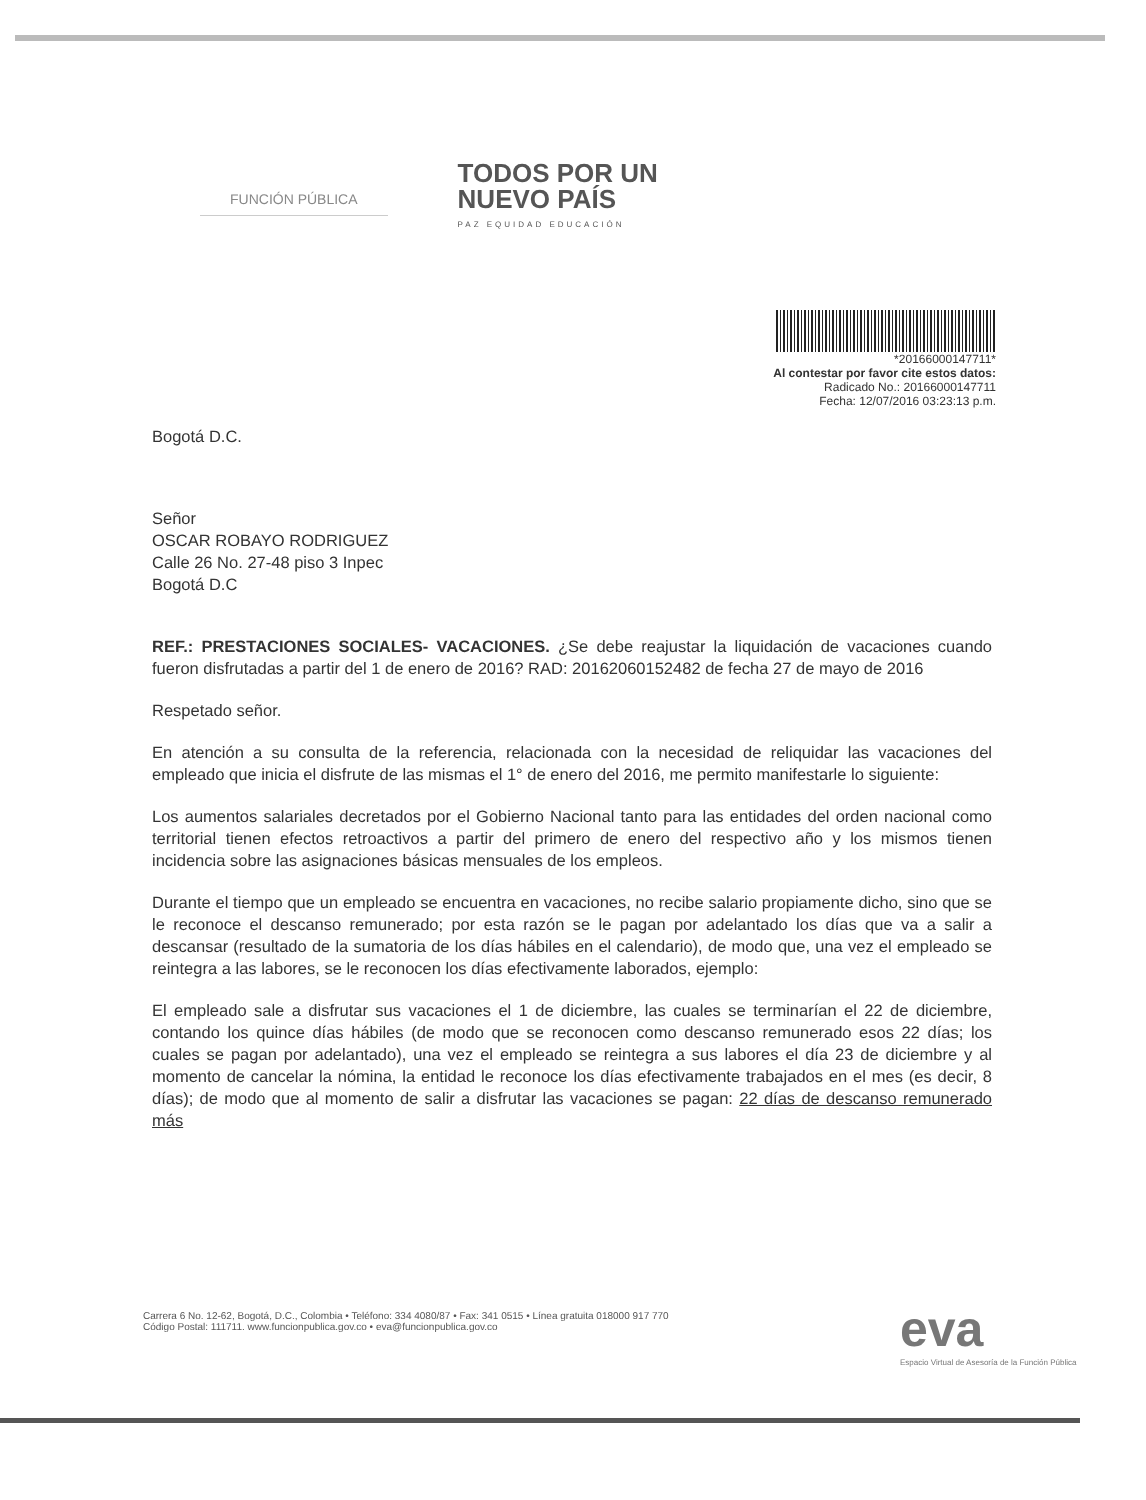FUNCIÓN PÚBLICA
TODOS POR UN
NUEVO PAÍS
PAZ EQUIDAD EDUCACIÓN
*20166000147711*
Al contestar por favor cite estos datos:
Radicado No.: 20166000147711
Fecha: 12/07/2016 03:23:13 p.m.
Bogotá D.C.
Señor
OSCAR ROBAYO RODRIGUEZ
Calle 26 No. 27-48 piso 3 Inpec
Bogotá D.C
REF.: PRESTACIONES SOCIALES- VACACIONES. ¿Se debe reajustar la liquidación de vacaciones cuando fueron disfrutadas a partir del 1 de enero de 2016? RAD: 20162060152482 de fecha 27 de mayo de 2016
Respetado señor.
En atención a su consulta de la referencia, relacionada con la necesidad de reliquidar las vacaciones del empleado que inicia el disfrute de las mismas el 1° de enero del 2016, me permito manifestarle lo siguiente:
Los aumentos salariales decretados por el Gobierno Nacional tanto para las entidades del orden nacional como territorial tienen efectos retroactivos a partir del primero de enero del respectivo año y los mismos tienen incidencia sobre las asignaciones básicas mensuales de los empleos.
Durante el tiempo que un empleado se encuentra en vacaciones, no recibe salario propiamente dicho, sino que se le reconoce el descanso remunerado; por esta razón se le pagan por adelantado los días que va a salir a descansar (resultado de la sumatoria de los días hábiles en el calendario), de modo que, una vez el empleado se reintegra a las labores, se le reconocen los días efectivamente laborados, ejemplo:
El empleado sale a disfrutar sus vacaciones el 1 de diciembre, las cuales se terminarían el 22 de diciembre, contando los quince días hábiles (de modo que se reconocen como descanso remunerado esos 22 días; los cuales se pagan por adelantado), una vez el empleado se reintegra a sus labores el día 23 de diciembre y al momento de cancelar la nómina, la entidad le reconoce los días efectivamente trabajados en el mes (es decir, 8 días); de modo que al momento de salir a disfrutar las vacaciones se pagan: 22 días de descanso remunerado más
Carrera 6 No. 12-62, Bogotá, D.C., Colombia • Teléfono: 334 4080/87 • Fax: 341 0515 • Línea gratuita 018000 917 770
Código Postal: 111711. www.funcionpublica.gov.co • eva@funcionpublica.gov.co
eva
Espacio Virtual de Asesoría de la Función Pública